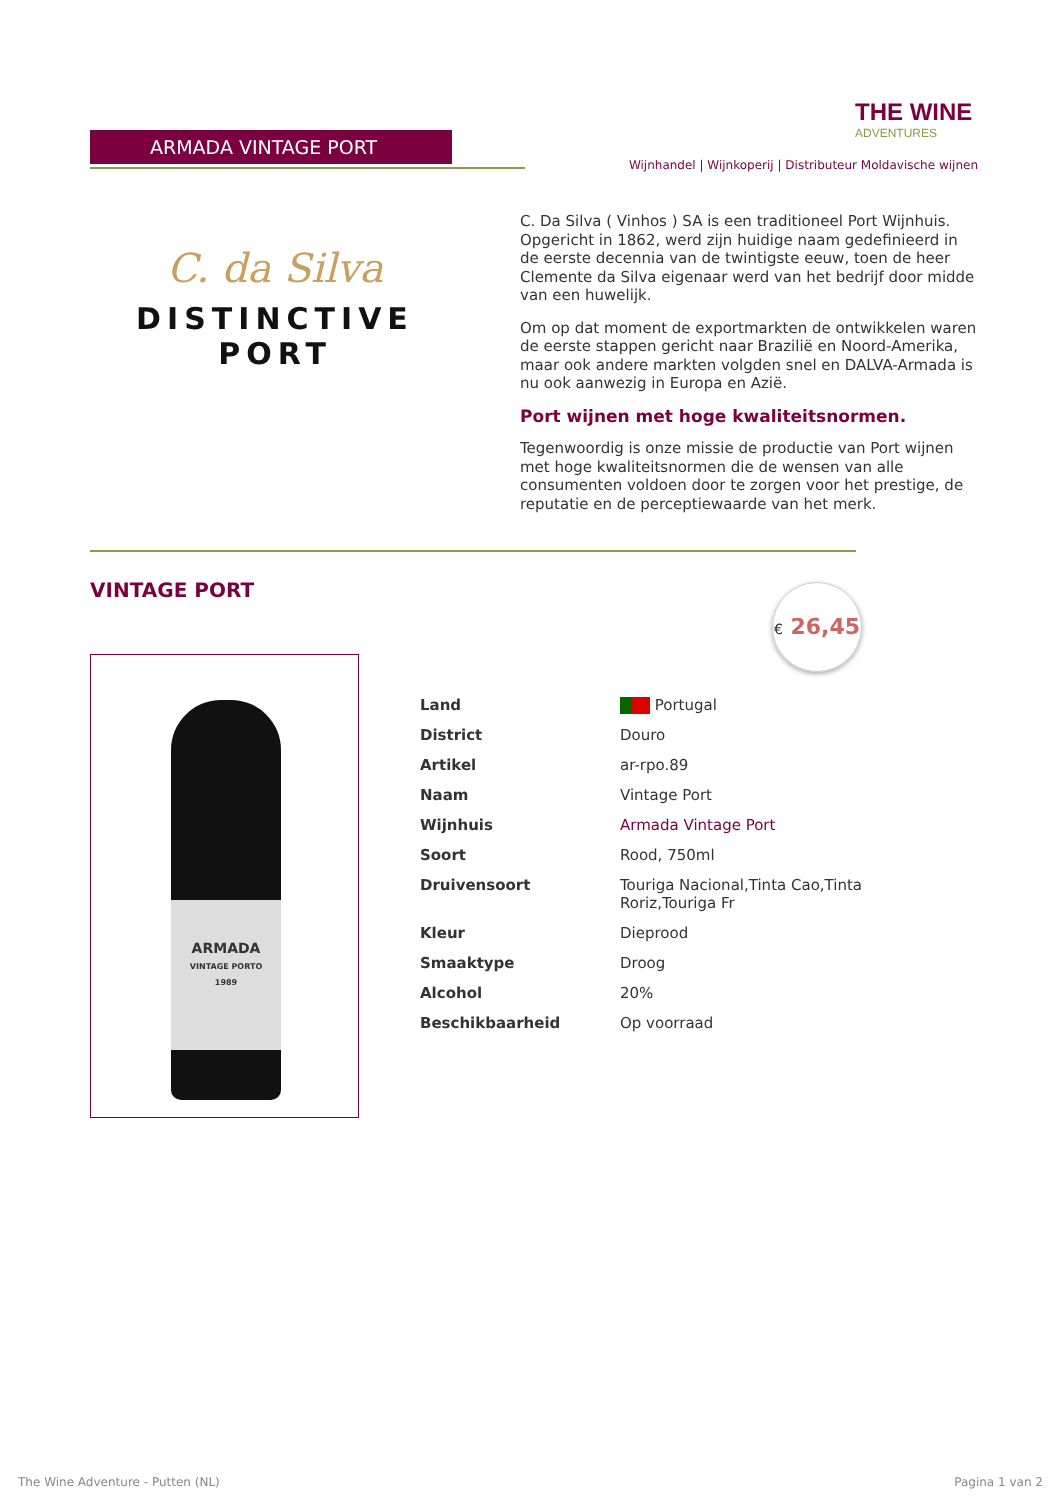ARMADA VINTAGE PORT
THE WINE
ADVENTURES
Wijnhandel | Wijnkoperij | Distributeur Moldavische wijnen
C. da Silva
DISTINCTIVE PORT
C. Da Silva ( Vinhos ) SA is een traditioneel Port Wijnhuis. Opgericht in 1862, werd zijn huidige naam gedefinieerd in de eerste decennia van de twintigste eeuw, toen de heer Clemente da Silva eigenaar werd van het bedrijf door midde van een huwelijk.
Om op dat moment de exportmarkten de ontwikkelen waren de eerste stappen gericht naar Brazilië en Noord-Amerika, maar ook andere markten volgden snel en DALVA-Armada is nu ook aanwezig in Europa en Azië.
Port wijnen met hoge kwaliteitsnormen.
Tegenwoordig is onze missie de productie van Port wijnen met hoge kwaliteitsnormen die de wensen van alle consumenten voldoen door te zorgen voor het prestige, de reputatie en de perceptiewaarde van het merk.
VINTAGE PORT
€ 26,45
ARMADA
VINTAGE PORTO
1989
| Land | Portugal |
| District | Douro |
| Artikel | ar-rpo.89 |
| Naam | Vintage Port |
| Wijnhuis | Armada Vintage Port |
| Soort | Rood, 750ml |
| Druivensoort | Touriga Nacional,Tinta Cao,Tinta Roriz,Touriga Fr |
| Kleur | Dieprood |
| Smaaktype | Droog |
| Alcohol | 20% |
| Beschikbaarheid | Op voorraad |
The Wine Adventure - Putten (NL)
Pagina 1 van 2